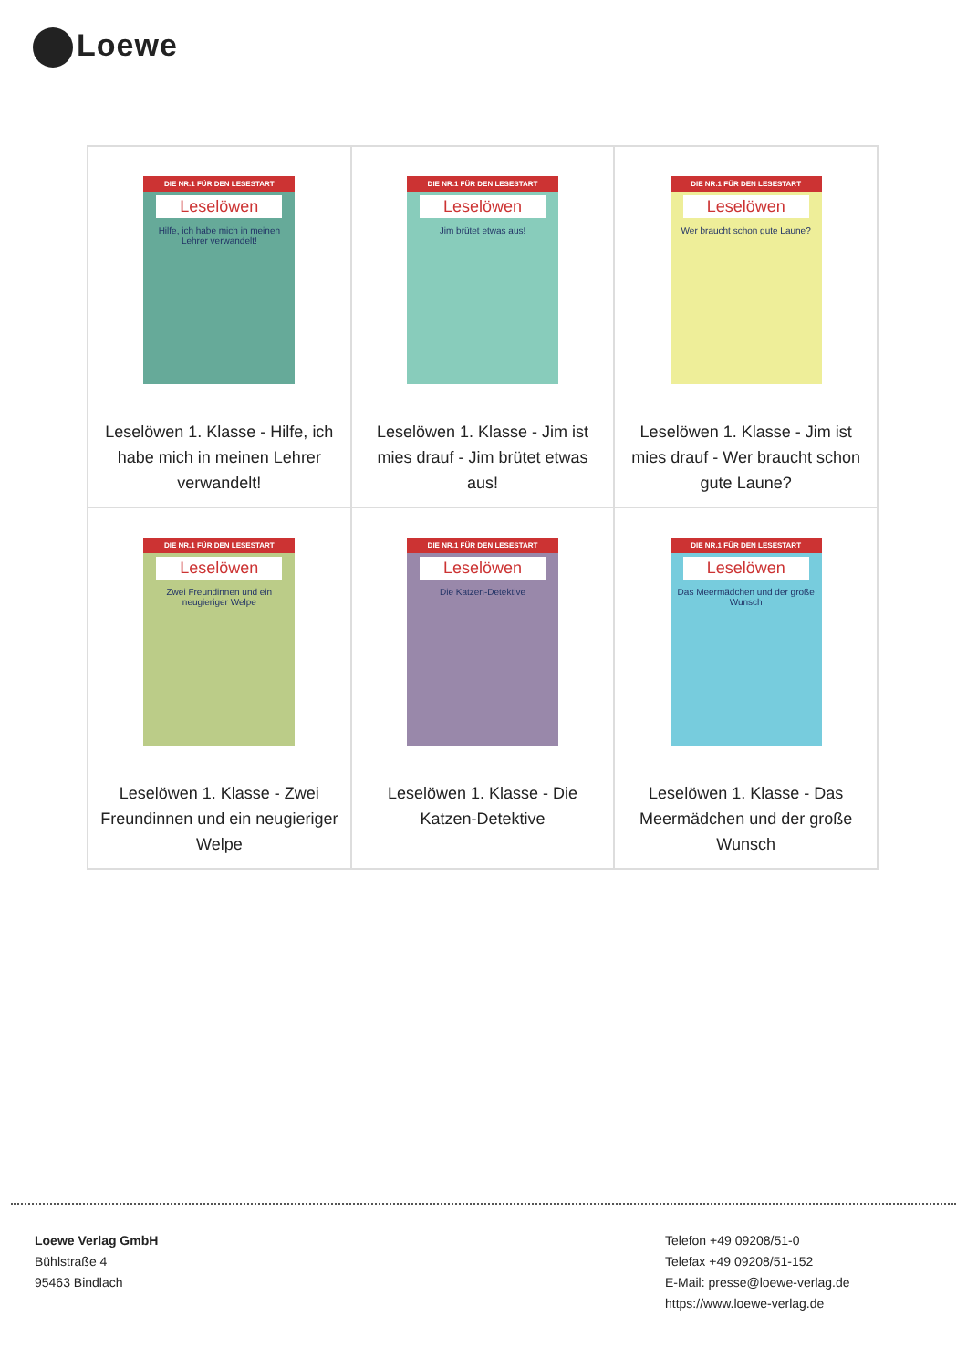Loewe
| DIE NR.1 FÜR DEN LESESTART Leselöwen Hilfe, ich habe mich in meinen Lehrer verwandelt! Leselöwen 1. Klasse - Hilfe, ich habe mich in meinen Lehrer verwandelt! | DIE NR.1 FÜR DEN LESESTART Leselöwen Jim brütet etwas aus! Leselöwen 1. Klasse - Jim ist mies drauf - Jim brütet etwas aus! | DIE NR.1 FÜR DEN LESESTART Leselöwen Wer braucht schon gute Laune? Leselöwen 1. Klasse - Jim ist mies drauf - Wer braucht schon gute Laune? |
| DIE NR.1 FÜR DEN LESESTART Leselöwen Zwei Freundinnen und ein neugieriger Welpe Leselöwen 1. Klasse - Zwei Freundinnen und ein neugieriger Welpe | DIE NR.1 FÜR DEN LESESTART Leselöwen Die Katzen-Detektive Leselöwen 1. Klasse - Die Katzen-Detektive | DIE NR.1 FÜR DEN LESESTART Leselöwen Das Meermädchen und der große Wunsch Leselöwen 1. Klasse - Das Meermädchen und der große Wunsch |
Loewe Verlag GmbH
Bühlstraße 4
95463 Bindlach
Telefon +49 09208/51-0
Telefax +49 09208/51-152
E-Mail: presse@loewe-verlag.de
https://www.loewe-verlag.de